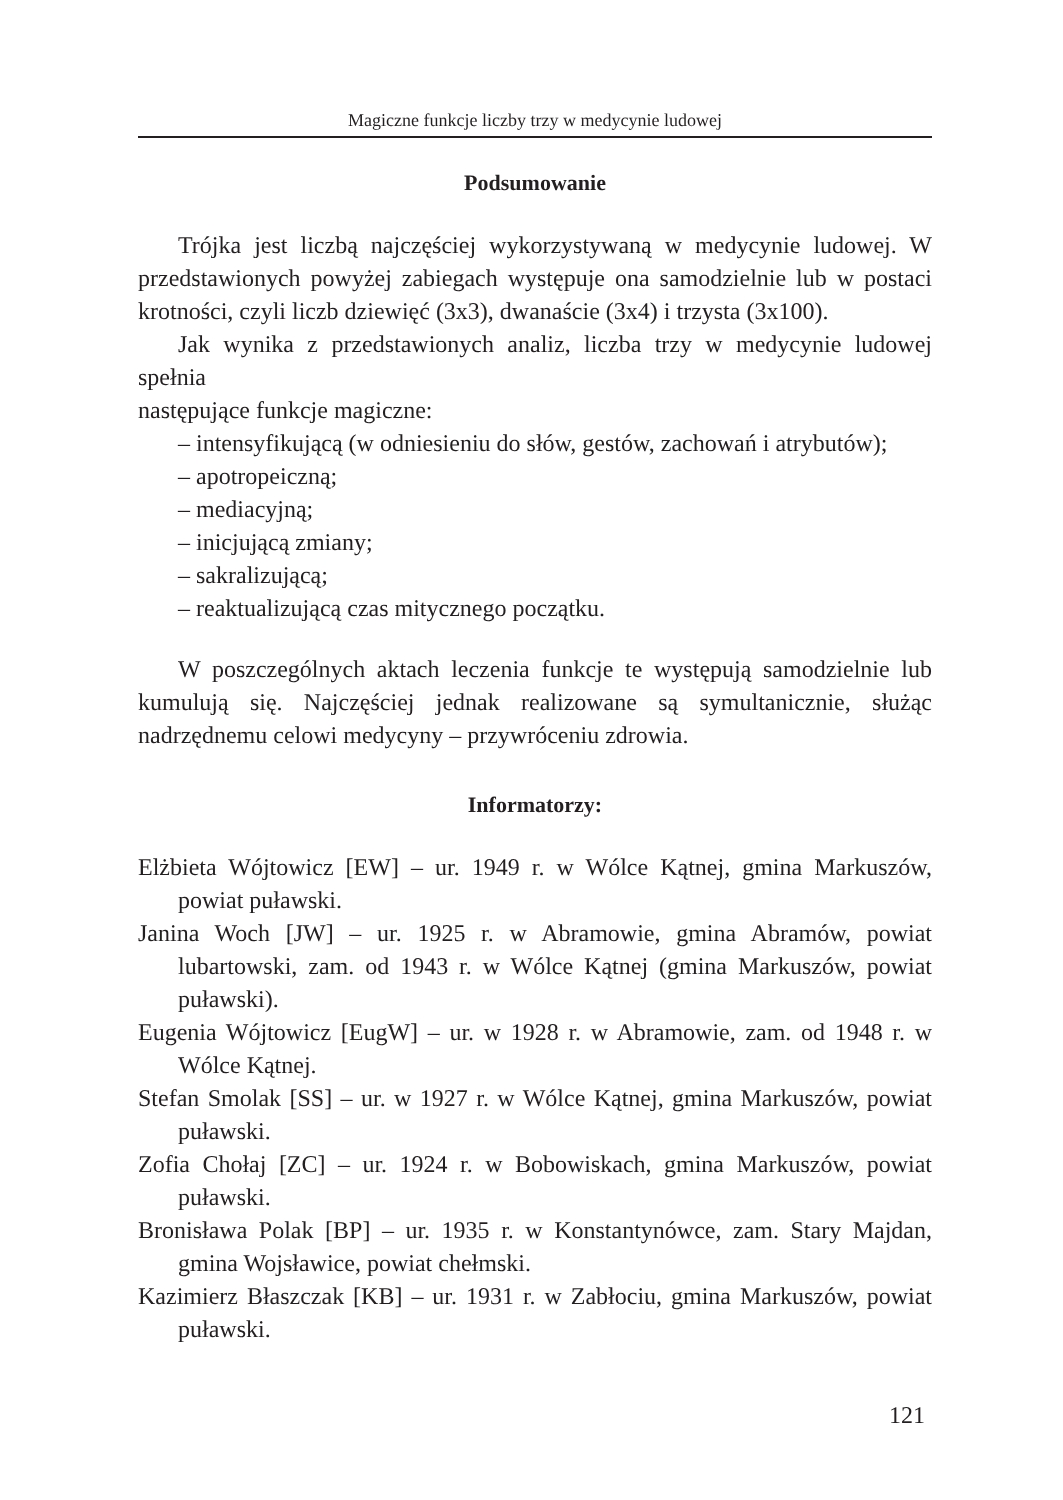Magiczne funkcje liczby trzy w medycynie ludowej
Podsumowanie
Trójka jest liczbą najczęściej wykorzystywaną w medycynie ludowej. W przedstawionych powyżej zabiegach występuje ona samodzielnie lub w postaci krotności, czyli liczb dziewięć (3x3), dwanaście (3x4) i trzysta (3x100).
Jak wynika z przedstawionych analiz, liczba trzy w medycynie ludowej spełnia
następujące funkcje magiczne:
– intensyfikującą (w odniesieniu do słów, gestów, zachowań i atrybutów);
– apotropeiczną;
– mediacyjną;
– inicjującą zmiany;
– sakralizującą;
– reaktualizującą czas mitycznego początku.
W poszczególnych aktach leczenia funkcje te występują samodzielnie lub kumulują się. Najczęściej jednak realizowane są symultanicznie, służąc nadrzędnemu celowi medycyny – przywróceniu zdrowia.
Informatorzy:
Elżbieta Wójtowicz [EW] – ur. 1949 r. w Wólce Kątnej, gmina Markuszów, powiat puławski.
Janina Woch [JW] – ur. 1925 r. w Abramowie, gmina Abramów, powiat lubartowski, zam. od 1943 r. w Wólce Kątnej (gmina Markuszów, powiat puławski).
Eugenia Wójtowicz [EugW] – ur. w 1928 r. w Abramowie, zam. od 1948 r. w Wólce Kątnej.
Stefan Smolak [SS] – ur. w 1927 r. w Wólce Kątnej, gmina Markuszów, powiat puławski.
Zofia Chołaj [ZC] – ur. 1924 r. w Bobowiskach, gmina Markuszów, powiat puławski.
Bronisława Polak [BP] – ur. 1935 r. w Konstantynówce, zam. Stary Majdan, gmina Wojsławice, powiat chełmski.
Kazimierz Błaszczak [KB] – ur. 1931 r. w Zabłociu, gmina Markuszów, powiat puławski.
121